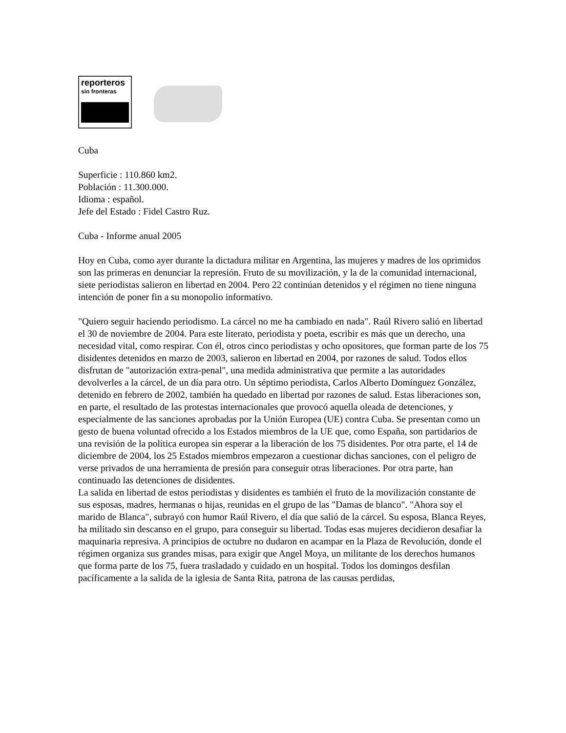reporteros
sin fronteras
Cuba
Superficie : 110.860 km2.
Población : 11.300.000.
Idioma : español.
Jefe del Estado : Fidel Castro Ruz.
Cuba - Informe anual 2005
Hoy en Cuba, como ayer durante la dictadura militar en Argentina, las mujeres y madres de los oprimidos son las primeras en denunciar la represión. Fruto de su movilización, y la de la comunidad internacional, siete periodistas salieron en libertad en 2004. Pero 22 continúan detenidos y el régimen no tiene ninguna intención de poner fin a su monopolio informativo.
"Quiero seguir haciendo periodismo. La cárcel no me ha cambiado en nada". Raúl Rivero salió en libertad el 30 de noviembre de 2004. Para este literato, periodista y poeta, escribir es más que un derecho, una necesidad vital, como respirar. Con él, otros cinco periodistas y ocho opositores, que forman parte de los 75 disidentes detenidos en marzo de 2003, salieron en libertad en 2004, por razones de salud. Todos ellos disfrutan de "autorización extra-penal", una medida administrativa que permite a las autoridades devolverles a la cárcel, de un día para otro. Un séptimo periodista, Carlos Alberto Domínguez González, detenido en febrero de 2002, también ha quedado en libertad por razones de salud. Estas liberaciones son, en parte, el resultado de las protestas internacionales que provocó aquella oleada de detenciones, y especialmente de las sanciones aprobadas por la Unión Europea (UE) contra Cuba. Se presentan como un gesto de buena voluntad ofrecido a los Estados miembros de la UE que, como España, son partidarios de una revisión de la política europea sin esperar a la liberación de los 75 disidentes. Por otra parte, el 14 de diciembre de 2004, los 25 Estados miembros empezaron a cuestionar dichas sanciones, con el peligro de verse privados de una herramienta de presión para conseguir otras liberaciones. Por otra parte, han continuado las detenciones de disidentes.
La salida en libertad de estos periodistas y disidentes es también el fruto de la movilización constante de sus esposas, madres, hermanas o hijas, reunidas en el grupo de las "Damas de blanco". "Ahora soy el marido de Blanca", subrayó con humor Raúl Rivero, el día que salió de la cárcel. Su esposa, Blanca Reyes, ha militado sin descanso en el grupo, para conseguir su libertad. Todas esas mujeres decidieron desafiar la maquinaria represiva. A principios de octubre no dudaron en acampar en la Plaza de Revolución, donde el régimen organiza sus grandes misas, para exigir que Angel Moya, un militante de los derechos humanos que forma parte de los 75, fuera trasladado y cuidado en un hospital. Todos los domingos desfilan pacíficamente a la salida de la iglesia de Santa Rita, patrona de las causas perdidas,